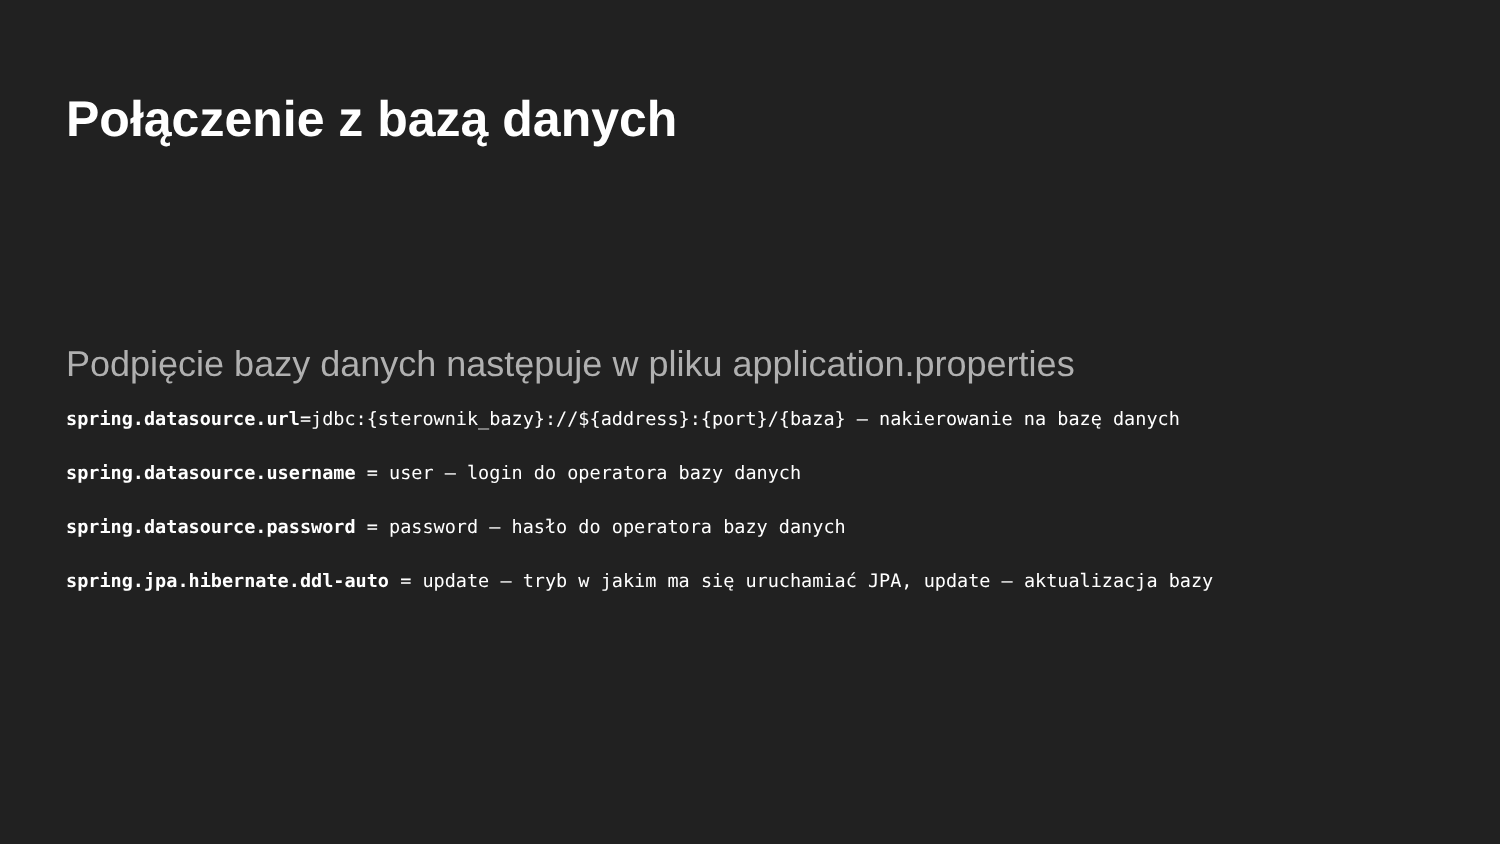Połączenie z bazą danych
Podpięcie bazy danych następuje w pliku application.properties
spring.datasource.url=jdbc:{sterownik_bazy}://${address}:{port}/{baza} – nakierowanie na bazę danych
spring.datasource.username = user – login do operatora bazy danych
spring.datasource.password = password – hasło do operatora bazy danych
spring.jpa.hibernate.ddl-auto = update – tryb w jakim ma się uruchamiać JPA, update – aktualizacja bazy